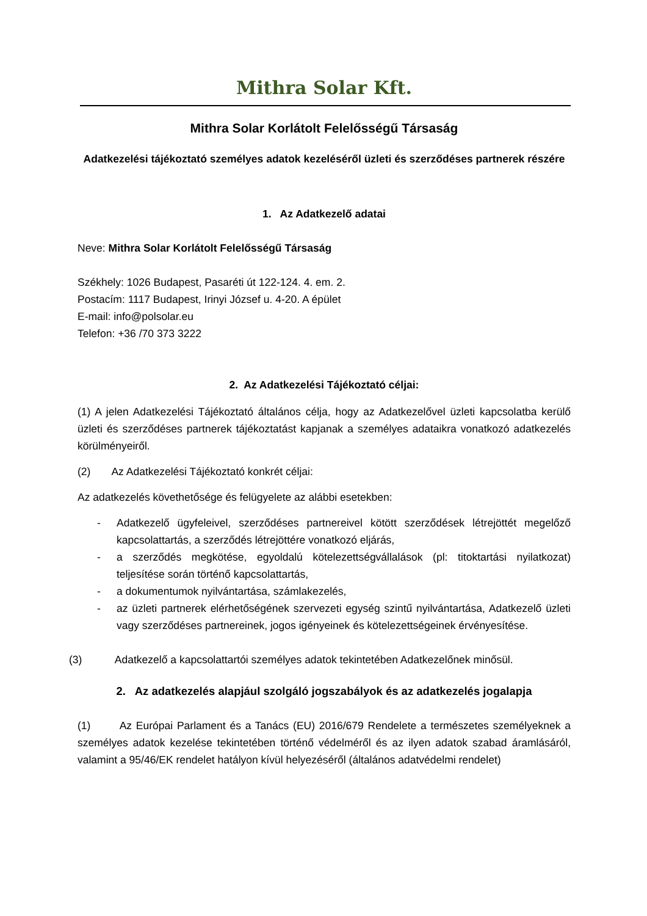Mithra Solar Kft.
Mithra Solar Korlátolt Felelősségű Társaság
Adatkezelési tájékoztató személyes adatok kezeléséről üzleti és szerződéses partnerek részére
1. Az Adatkezelő adatai
Neve: Mithra Solar Korlátolt Felelősségű Társaság
Székhely: 1026 Budapest, Pasaréti út 122-124. 4. em. 2.
Postacím: 1117 Budapest, Irinyi József u. 4-20. A épület
E-mail: info@polsolar.eu
Telefon: +36 /70 373 3222
2. Az Adatkezelési Tájékoztató céljai:
(1) A jelen Adatkezelési Tájékoztató általános célja, hogy az Adatkezelővel üzleti kapcsolatba kerülő üzleti és szerződéses partnerek tájékoztatást kapjanak a személyes adataikra vonatkozó adatkezelés körülményeiről.
(2) Az Adatkezelési Tájékoztató konkrét céljai:
Az adatkezelés követhetősége és felügyelete az alábbi esetekben:
- Adatkezelő ügyfeleivel, szerződéses partnereivel kötött szerződések létrejöttét megelőző kapcsolattartás, a szerződés létrejöttére vonatkozó eljárás,
- a szerződés megkötése, egyoldalú kötelezettségvállalások (pl: titoktartási nyilatkozat) teljesítése során történő kapcsolattartás,
- a dokumentumok nyilvántartása, számlakezelés,
- az üzleti partnerek elérhetőségének szervezeti egység szintű nyilvántartása, Adatkezelő üzleti vagy szerződéses partnereinek, jogos igényeinek és kötelezettségeinek érvényesítése.
(3) Adatkezelő a kapcsolattartói személyes adatok tekintetében Adatkezelőnek minősül.
2. Az adatkezelés alapjául szolgáló jogszabályok és az adatkezelés jogalapja
(1) Az Európai Parlament és a Tanács (EU) 2016/679 Rendelete a természetes személyeknek a személyes adatok kezelése tekintetében történő védelméről és az ilyen adatok szabad áramlásáról, valamint a 95/46/EK rendelet hatályon kívül helyezéséről (általános adatvédelmi rendelet)